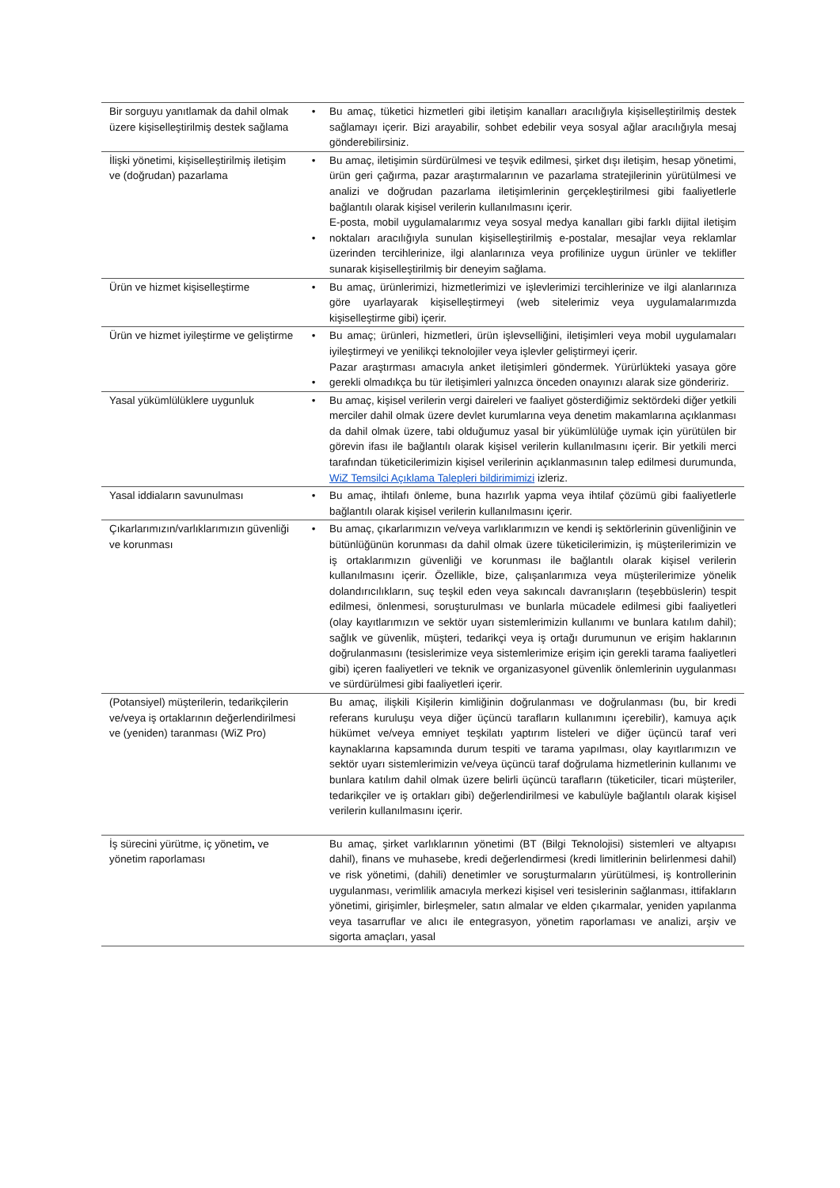| Bir sorguyu yanıtlamak da dahil olmak üzere kişiselleştirilmiş destek sağlama | • | Bu amaç, tüketici hizmetleri gibi iletişim kanalları aracılığıyla kişiselleştirilmiş destek sağlamayı içerir. Bizi arayabilir, sohbet edebilir veya sosyal ağlar aracılığıyla mesaj gönderebilirsiniz. |
| İlişki yönetimi, kişiselleştirilmiş iletişim ve (doğrudan) pazarlama | • • | Bu amaç, iletişimin sürdürülmesi ve teşvik edilmesi, şirket dışı iletişim, hesap yönetimi, ürün geri çağırma, pazar araştırmalarının ve pazarlama stratejilerinin yürütülmesi ve analizi ve doğrudan pazarlama iletişimlerinin gerçekleştirilmesi gibi faaliyetlerle bağlantılı olarak kişisel verilerin kullanılmasını içerir. E-posta, mobil uygulamalarımız veya sosyal medya kanalları gibi farklı dijital iletişim noktaları aracılığıyla sunulan kişiselleştirilmiş e-postalar, mesajlar veya reklamlar üzerinden tercihlerinize, ilgi alanlarınıza veya profilinize uygun ürünler ve teklifler sunarak kişiselleştirilmiş bir deneyim sağlama. |
| Ürün ve hizmet kişiselleştirme | • | Bu amaç, ürünlerimizi, hizmetlerimizi ve işlevlerimizi tercihlerinize ve ilgi alanlarınıza göre uyarlayarak kişiselleştirmeyi (web sitelerimiz veya uygulamalarımızda kişiselleştirme gibi) içerir. |
| Ürün ve hizmet iyileştirme ve geliştirme | • • | Bu amaç; ürünleri, hizmetleri, ürün işlevselliğini, iletişimleri veya mobil uygulamaları iyileştirmeyi ve yenilikçi teknolojiler veya işlevler geliştirmeyi içerir. Pazar araştırması amacıyla anket iletişimleri göndermek. Yürürlükteki yasaya göre gerekli olmadıkça bu tür iletişimleri yalnızca önceden onayınızı alarak size göndeririz. |
| Yasal yükümlülüklere uygunluk | • | Bu amaç, kişisel verilerin vergi daireleri ve faaliyet gösterdiğimiz sektördeki diğer yetkili merciler dahil olmak üzere devlet kurumlarına veya denetim makamlarına açıklanması da dahil olmak üzere, tabi olduğumuz yasal bir yükümlülüğe uymak için yürütülen bir görevin ifası ile bağlantılı olarak kişisel verilerin kullanılmasını içerir. Bir yetkili merci tarafından tüketicilerimizin kişisel verilerinin açıklanmasının talep edilmesi durumunda, WiZ Temsilci Açıklama Talepleri bildirimimizi izleriz. |
| Yasal iddiaların savunulması | • | Bu amaç, ihtilafı önleme, buna hazırlık yapma veya ihtilaf çözümü gibi faaliyetlerle bağlantılı olarak kişisel verilerin kullanılmasını içerir. |
| Çıkarlarımızın/varlıklarımızın güvenliği ve korunması | • | Bu amaç, çıkarlarımızın ve/veya varlıklarımızın ve kendi iş sektörlerinin güvenliğinin ve bütünlüğünün korunması da dahil olmak üzere tüketicilerimizin, iş müşterilerimizin ve iş ortaklarımızın güvenliği ve korunması ile bağlantılı olarak kişisel verilerin kullanılmasını içerir. Özellikle, bize, çalışanlarımıza veya müşterilerimize yönelik dolandırıcılıkların, suç teşkil eden veya sakıncalı davranışların (teşebbüslerin) tespit edilmesi, önlenmesi, soruşturulması ve bunlarla mücadele edilmesi gibi faaliyetleri (olay kayıtlarımızın ve sektör uyarı sistemlerimizin kullanımı ve bunlara katılım dahil); sağlık ve güvenlik, müşteri, tedarikçi veya iş ortağı durumunun ve erişim haklarının doğrulanmasını (tesislerimize veya sistemlerimize erişim için gerekli tarama faaliyetleri gibi) içeren faaliyetleri ve teknik ve organizasyonel güvenlik önlemlerinin uygulanması ve sürdürülmesi gibi faaliyetleri içerir. |
| (Potansiyel) müşterilerin, tedarikçilerin ve/veya iş ortaklarının değerlendirilmesi ve (yeniden) taranması (WiZ Pro) | | Bu amaç, ilişkili Kişilerin kimliğinin doğrulanması ve doğrulanması (bu, bir kredi referans kuruluşu veya diğer üçüncü tarafların kullanımını içerebilir), kamuya açık hükümet ve/veya emniyet teşkilatı yaptırım listeleri ve diğer üçüncü taraf veri kaynaklarına kapsamında durum tespiti ve tarama yapılması, olay kayıtlarımızın ve sektör uyarı sistemlerimizin ve/veya üçüncü taraf doğrulama hizmetlerinin kullanımı ve bunlara katılım dahil olmak üzere belirli üçüncü tarafların (tüketiciler, ticari müşteriler, tedarikçiler ve iş ortakları gibi) değerlendirilmesi ve kabulüyle bağlantılı olarak kişisel verilerin kullanılmasını içerir. |
| İş sürecini yürütme, iç yönetim , ve yönetim raporlaması | | Bu amaç, şirket varlıklarının yönetimi (BT (Bilgi Teknolojisi) sistemleri ve altyapısı dahil), finans ve muhasebe, kredi değerlendirmesi (kredi limitlerinin belirlenmesi dahil) ve risk yönetimi, (dahili) denetimler ve soruşturmaların yürütülmesi, iş kontrollerinin uygulanması, verimlilik amacıyla merkezi kişisel veri tesislerinin sağlanması, ittifakların yönetimi, girişimler, birleşmeler, satın almalar ve elden çıkarmalar, yeniden yapılanma veya tasarruflar ve alıcı ile entegrasyon, yönetim raporlaması ve analizi, arşiv ve sigorta amaçları, yasal |